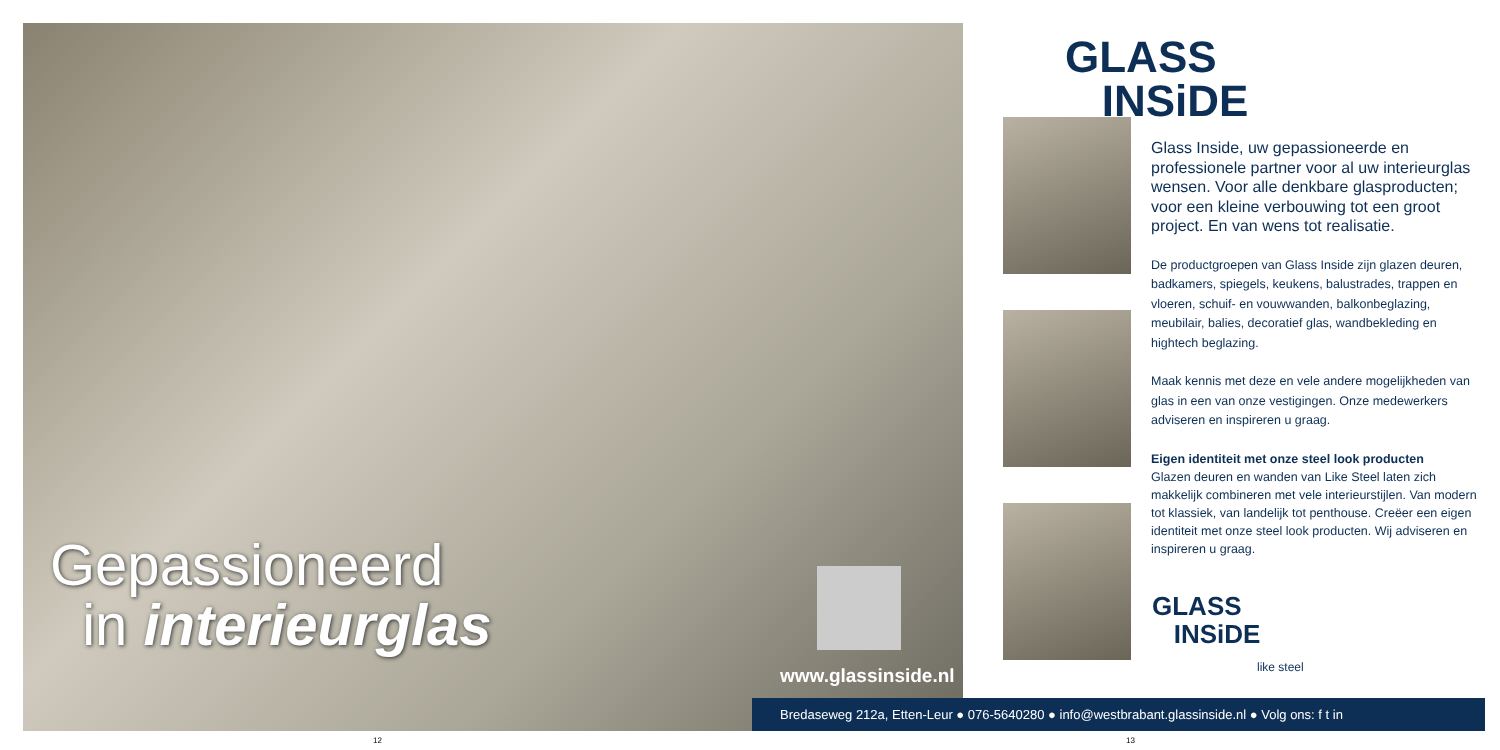Gepassioneerd
in interieurglas
www.glassinside.nl
GLASS
INSiDE
Glass Inside, uw gepassioneerde en professionele partner voor al uw interieurglas wensen. Voor alle denkbare glasproducten; voor een kleine verbouwing tot een groot project. En van wens tot realisatie.
De productgroepen van Glass Inside zijn glazen deuren, badkamers, spiegels, keukens, balustrades, trappen en vloeren, schuif- en vouwwanden, balkonbeglazing, meubilair, balies, decoratief glas, wandbekleding en hightech beglazing.
Maak kennis met deze en vele andere mogelijkheden van glas in een van onze vestigingen. Onze medewerkers adviseren en inspireren u graag.
Eigen identiteit met onze steel look producten
Glazen deuren en wanden van Like Steel laten zich makkelijk combineren met vele interieurstijlen. Van modern tot klassiek, van landelijk tot penthouse. Creëer een eigen identiteit met onze steel look producten. Wij adviseren en inspireren u graag.
GLASS
INSiDE
like steel
Bredaseweg 212a, Etten-Leur ● 076-5640280 ● info@westbrabant.glassinside.nl ● Volg ons: f t in
12 13